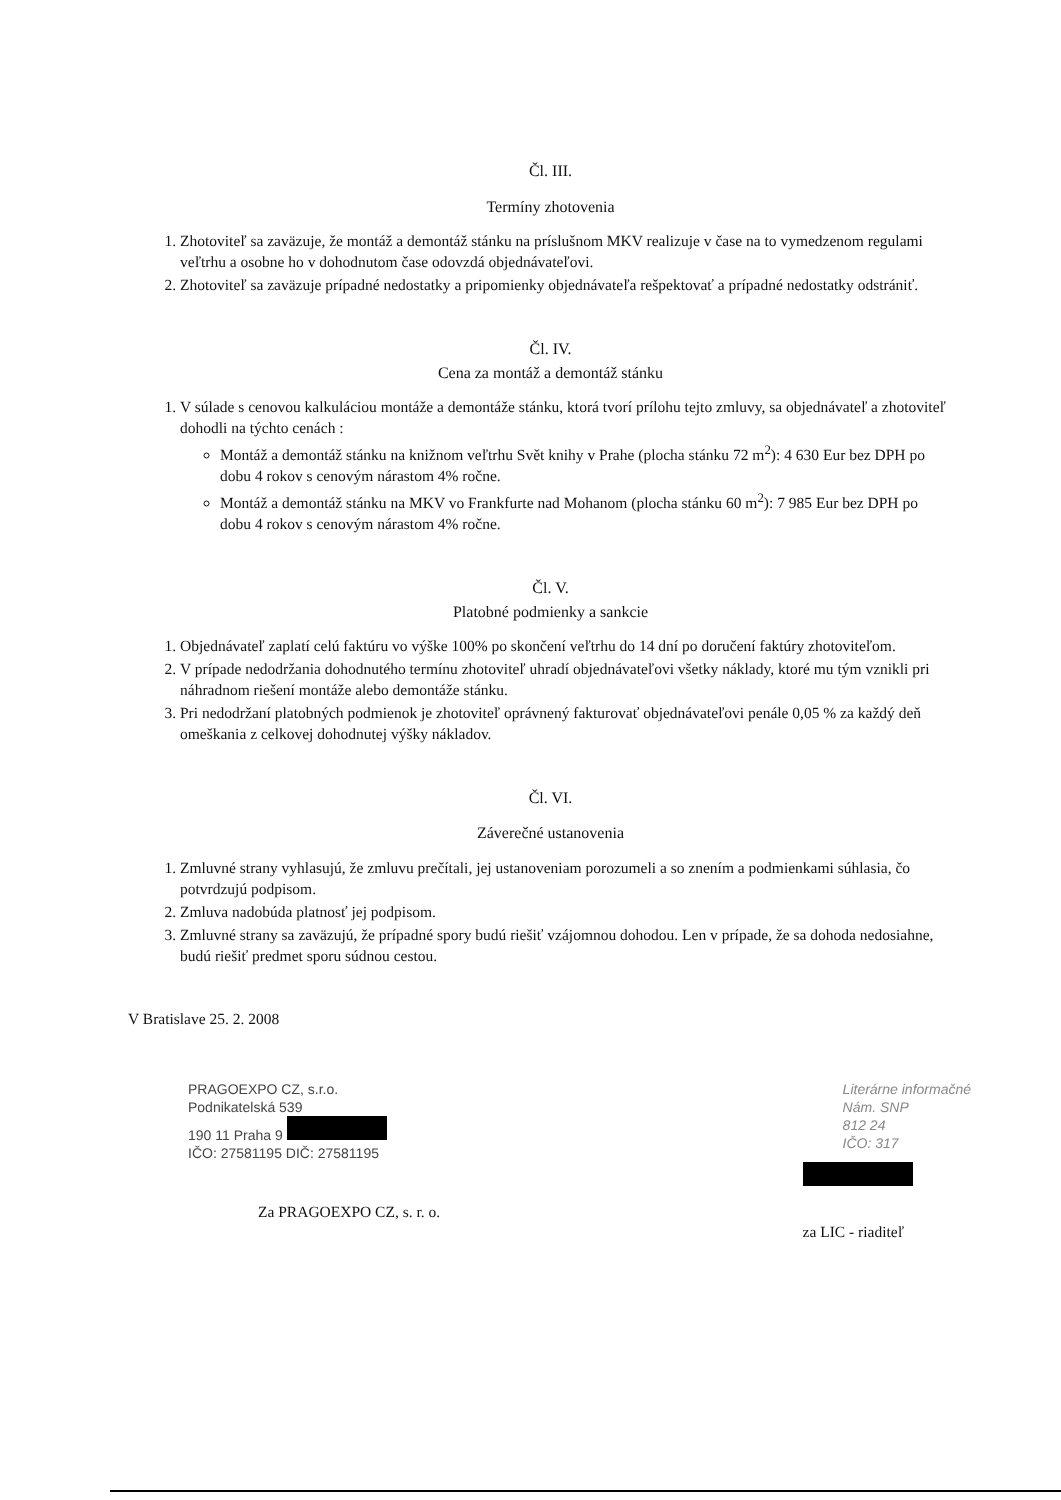Čl. III.
Termíny zhotovenia
1. Zhotoviteľ sa zaväzuje, že montáž a demontáž stánku na príslušnom MKV realizuje v čase na to vymedzenom regulami veľtrhu a osobne ho v dohodnutom čase odovzdá objednávateľovi.
2. Zhotoviteľ sa zaväzuje prípadné nedostatky a pripomienky objednávateľa rešpektovať a prípadné nedostatky odstrániť.
Čl. IV.
Cena za montáž a demontáž stánku
1. V súlade s cenovou kalkuláciou montáže a demontáže stánku, ktorá tvorí prílohu tejto zmluvy, sa objednávateľ a zhotoviteľ dohodli na týchto cenách :
Montáž a demontáž stánku na knižnom veľtrhu Svět knihy v Prahe (plocha stánku 72 m<sup>2</sup>): 4 630 Eur bez DPH po dobu 4 rokov s cenovým nárastom 4% ročne.
Montáž a demontáž stánku na MKV vo Frankfurte nad Mohanom (plocha stánku 60 m<sup>2</sup>): 7 985 Eur bez DPH po dobu 4 rokov s cenovým nárastom 4% ročne.
Čl. V.
Platobné podmienky a sankcie
1. Objednávateľ zaplatí celú faktúru vo výške 100% po skončení veľtrhu do 14 dní po doručení faktúry zhotoviteľom.
2. V prípade nedodržania dohodnutého termínu zhotoviteľ uhradí objednávateľovi všetky náklady, ktoré mu tým vznikli pri náhradnom riešení montáže alebo demontáže stánku.
3. Pri nedodržaní platobných podmienok je zhotoviteľ oprávnený fakturovať objednávateľovi penále 0,05 % za každý deň omeškania z celkovej dohodnutej výšky nákladov.
Čl. VI.
Záverečné ustanovenia
1. Zmluvné strany vyhlasujú, že zmluvu prečítali, jej ustanoveniam porozumeli a so znením a podmienkami súhlasia, čo potvrdzujú podpisom.
2. Zmluva nadobúda platnosť jej podpisom.
3. Zmluvné strany sa zaväzujú, že prípadné spory budú riešiť vzájomnou dohodou. Len v prípade, že sa dohoda nedosiahne, budú riešiť predmet sporu súdnou cestou.
V Bratislave 25. 2. 2008
PRAGOEXPO CZ, s.r.o.
Podnikatelská 539
190 11 Praha 9
IČO: 27581195 DIČ: 27581195
Za PRAGOEXPO CZ, s. r. o.
Literárne informačné
Nám. SNP
812 24
IČO: 317
za LIC - riaditeľ